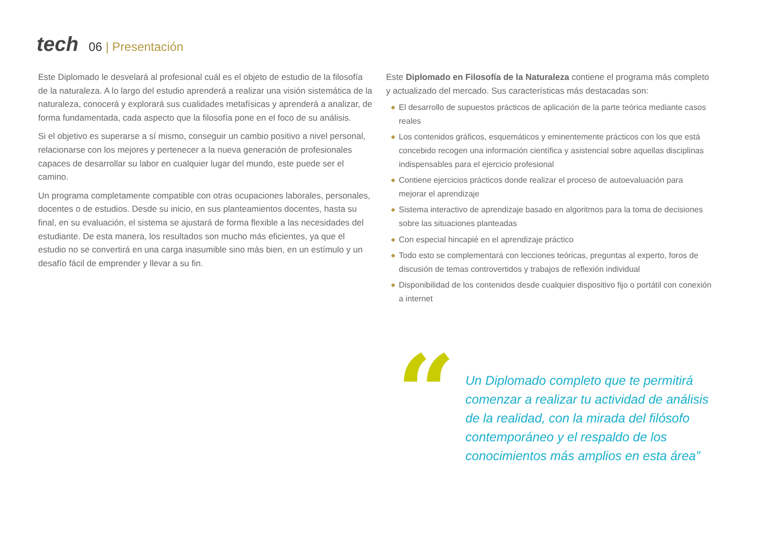tech
06 | Presentación
Este Diplomado le desvelará al profesional cuál es el objeto de estudio de la filosofía de la naturaleza. A lo largo del estudio aprenderá a realizar una visión sistemática de la naturaleza, conocerá y explorará sus cualidades metafísicas y aprenderá a analizar, de forma fundamentada, cada aspecto que la filosofía pone en el foco de su análisis.
Si el objetivo es superarse a sí mismo, conseguir un cambio positivo a nivel personal, relacionarse con los mejores y pertenecer a la nueva generación de profesionales capaces de desarrollar su labor en cualquier lugar del mundo, este puede ser el camino.
Un programa completamente compatible con otras ocupaciones laborales, personales, docentes o de estudios. Desde su inicio, en sus planteamientos docentes, hasta su final, en su evaluación, el sistema se ajustará de forma flexible a las necesidades del estudiante. De esta manera, los resultados son mucho más eficientes, ya que el estudio no se convertirá en una carga inasumible sino más bien, en un estímulo y un desafío fácil de emprender y llevar a su fin.
Este Diplomado en Filosofía de la Naturaleza contiene el programa más completo y actualizado del mercado. Sus características más destacadas son:
◆ El desarrollo de supuestos prácticos de aplicación de la parte teórica mediante casos reales
◆ Los contenidos gráficos, esquemáticos y eminentemente prácticos con los que está concebido recogen una información científica y asistencial sobre aquellas disciplinas indispensables para el ejercicio profesional
◆ Contiene ejercicios prácticos donde realizar el proceso de autoevaluación para mejorar el aprendizaje
◆ Sistema interactivo de aprendizaje basado en algoritmos para la toma de decisiones sobre las situaciones planteadas
◆ Con especial hincapié en el aprendizaje práctico
◆ Todo esto se complementará con lecciones teóricas, preguntas al experto, foros de discusión de temas controvertidos y trabajos de reflexión individual
◆ Disponibilidad de los contenidos desde cualquier dispositivo fijo o portátil con conexión a internet
“
Un Diplomado completo que te permitirá comenzar a realizar tu actividad de análisis de la realidad, con la mirada del filósofo contemporáneo y el respaldo de los conocimientos más amplios en esta área”